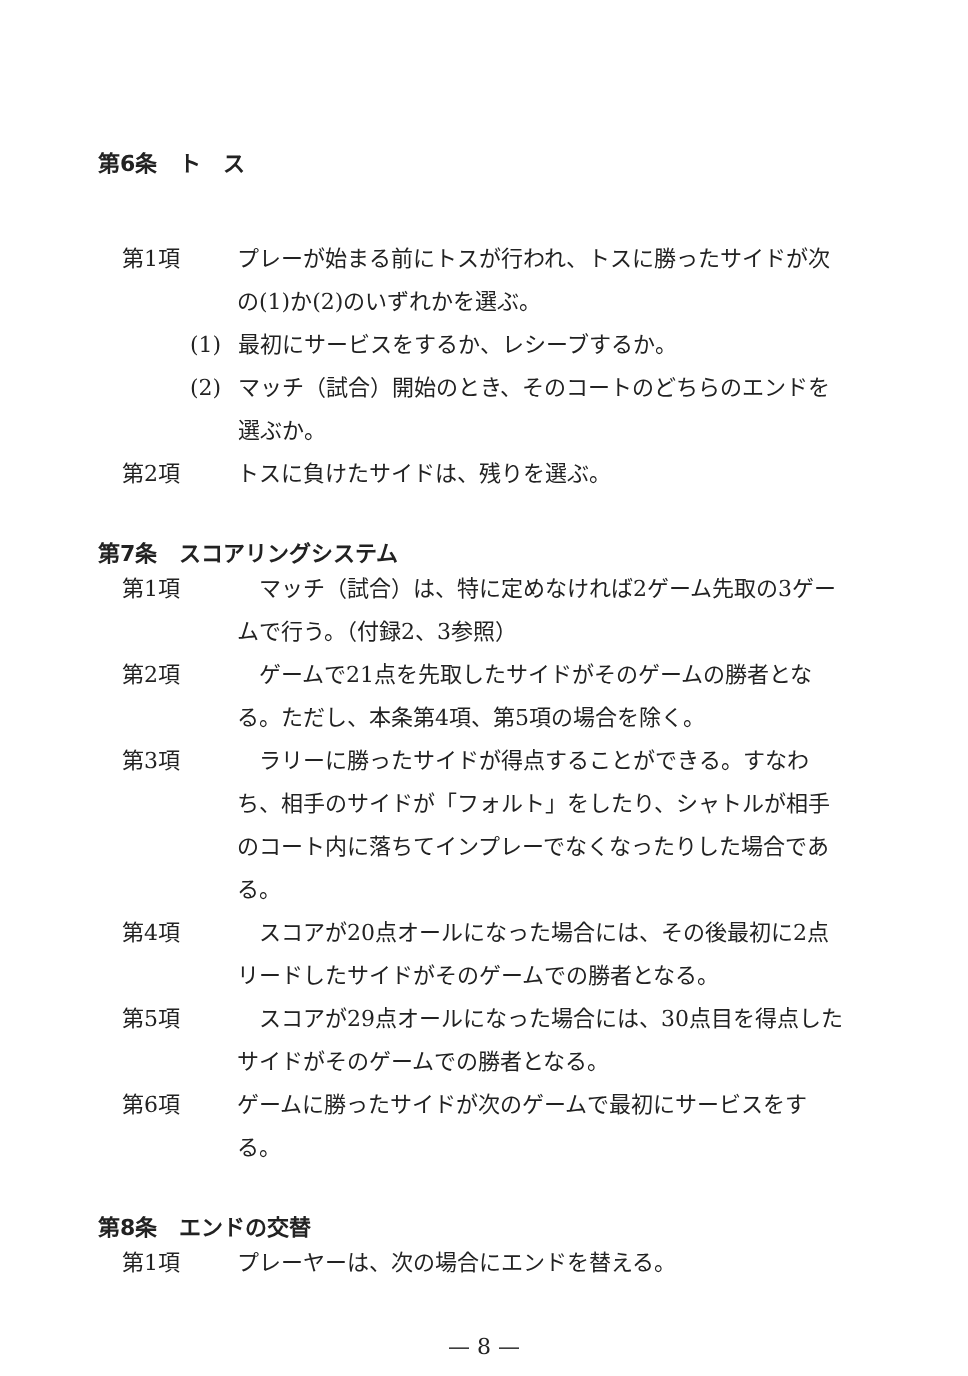第6条　ト　ス
第1項 プレーが始まる前にトスが行われ、トスに勝ったサイドが次の(1)か(2)のいずれかを選ぶ。
(1) 最初にサービスをするか、レシーブするか。
(2) マッチ（試合）開始のとき、そのコートのどちらのエンドを選ぶか。
第2項 トスに負けたサイドは、残りを選ぶ。
第7条　スコアリングシステム
第1項　マッチ（試合）は、特に定めなければ2ゲーム先取の3ゲームで行う。（付録2、3参照）
第2項　ゲームで21点を先取したサイドがそのゲームの勝者となる。ただし、本条第4項、第5項の場合を除く。
第3項　ラリーに勝ったサイドが得点することができる。すなわち、相手のサイドが「フォルト」をしたり、シャトルが相手のコート内に落ちてインプレーでなくなったりした場合である。
第4項　スコアが20点オールになった場合には、その後最初に2点リードしたサイドがそのゲームでの勝者となる。
第5項　スコアが29点オールになった場合には、30点目を得点したサイドがそのゲームでの勝者となる。
第6項 ゲームに勝ったサイドが次のゲームで最初にサービスをする。
第8条　エンドの交替
第1項 プレーヤーは、次の場合にエンドを替える。
— 8 —